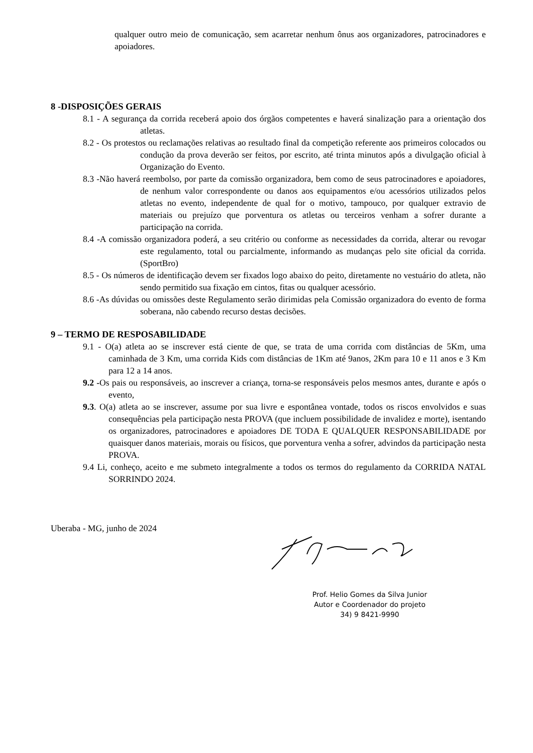qualquer outro meio de comunicação, sem acarretar nenhum ônus aos organizadores, patrocinadores e apoiadores.
8 -DISPOSIÇÕES GERAIS
8.1 - A segurança da corrida receberá apoio dos órgãos competentes e haverá sinalização para a orientação dos atletas.
8.2 - Os protestos ou reclamações relativas ao resultado final da competição referente aos primeiros colocados ou condução da prova deverão ser feitos, por escrito, até trinta minutos após a divulgação oficial à Organização do Evento.
8.3 -Não haverá reembolso, por parte da comissão organizadora, bem como de seus patrocinadores e apoiadores, de nenhum valor correspondente ou danos aos equipamentos e/ou acessórios utilizados pelos atletas no evento, independente de qual for o motivo, tampouco, por qualquer extravio de materiais ou prejuízo que porventura os atletas ou terceiros venham a sofrer durante a participação na corrida.
8.4 -A comissão organizadora poderá, a seu critério ou conforme as necessidades da corrida, alterar ou revogar este regulamento, total ou parcialmente, informando as mudanças pelo site oficial da corrida. (SportBro)
8.5 - Os números de identificação devem ser fixados logo abaixo do peito, diretamente no vestuário do atleta, não sendo permitido sua fixação em cintos, fitas ou qualquer acessório.
8.6 -As dúvidas ou omissões deste Regulamento serão dirimidas pela Comissão organizadora do evento de forma soberana, não cabendo recurso destas decisões.
9 – TERMO DE RESPOSABILIDADE
9.1 - O(a) atleta ao se inscrever está ciente de que, se trata de uma corrida com distâncias de 5Km, uma caminhada de 3 Km, uma corrida Kids com distâncias de 1Km até 9anos, 2Km para 10 e 11 anos e 3 Km para 12 a 14 anos.
9.2 -Os pais ou responsáveis, ao inscrever a criança, torna-se responsáveis pelos mesmos antes, durante e após o evento,
9.3. O(a) atleta ao se inscrever, assume por sua livre e espontânea vontade, todos os riscos envolvidos e suas consequências pela participação nesta PROVA (que incluem possibilidade de invalidez e morte), isentando os organizadores, patrocinadores e apoiadores DE TODA E QUALQUER RESPONSABILIDADE por quaisquer danos materiais, morais ou físicos, que porventura venha a sofrer, advindos da participação nesta PROVA.
9.4 Li, conheço, aceito e me submeto integralmente a todos os termos do regulamento da CORRIDA NATAL SORRINDO 2024.
Uberaba - MG, junho de 2024
Prof. Helio Gomes da Silva Junior
Autor e Coordenador do projeto
34) 9 8421-9990